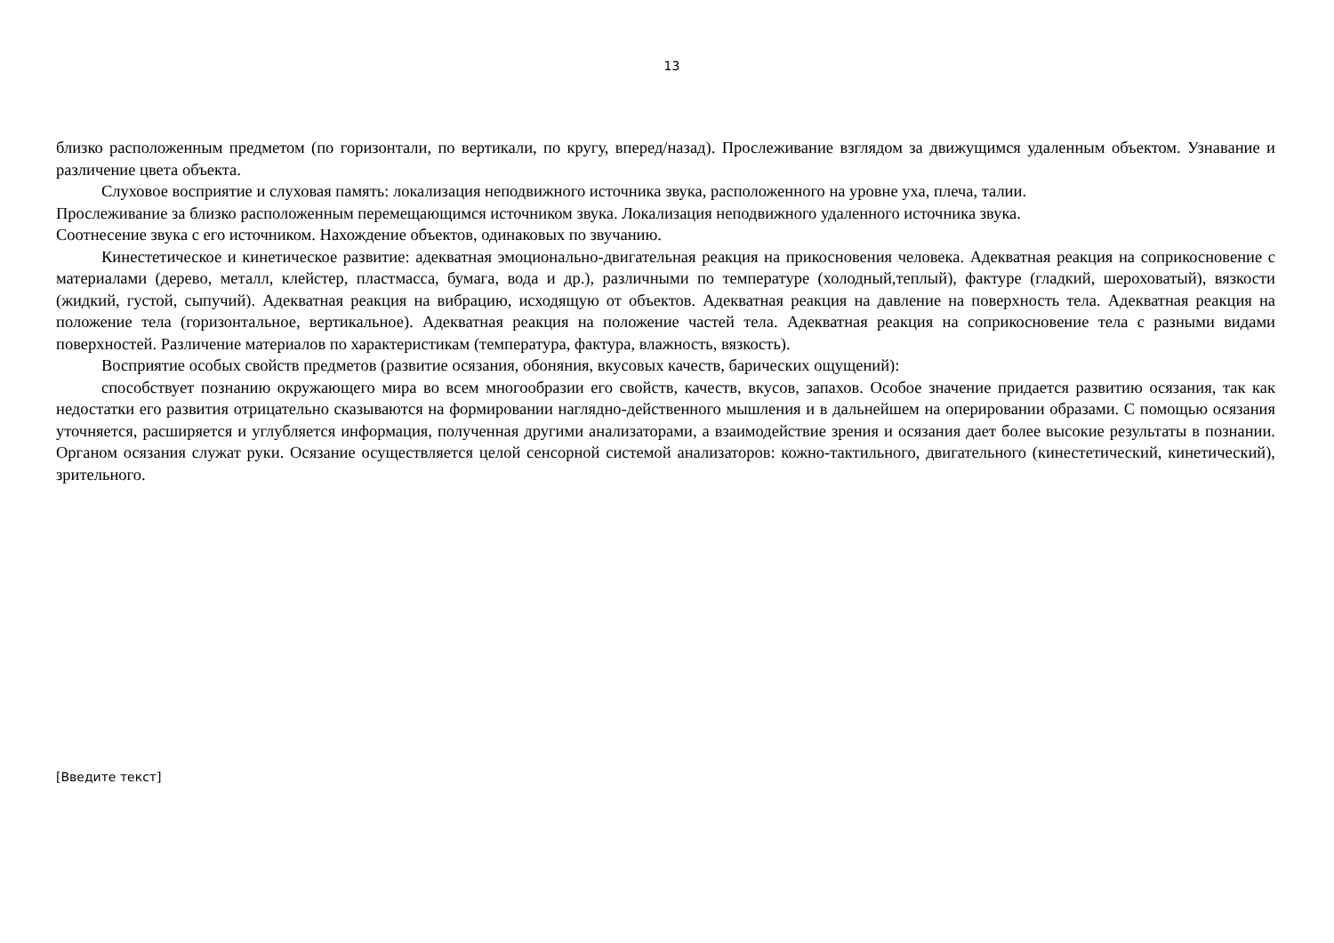13
близко расположенным предметом (по горизонтали, по вертикали, по кругу, вперед/назад). Прослеживание взглядом за движущимся удаленным объектом. Узнавание и различение цвета объекта.
Слуховое восприятие и слуховая память: локализация неподвижного источника звука, расположенного на уровне уха, плеча, талии.
Прослеживание за близко расположенным перемещающимся источником звука. Локализация неподвижного удаленного источника звука.
Соотнесение звука с его источником. Нахождение объектов, одинаковых по звучанию.
Кинестетическое и кинетическое развитие: адекватная эмоционально-двигательная реакция на прикосновения человека. Адекватная реакция на соприкосновение с материалами (дерево, металл, клейстер, пластмасса, бумага, вода и др.), различными по температуре (холодный,теплый), фактуре (гладкий, шероховатый), вязкости (жидкий, густой, сыпучий). Адекватная реакция на вибрацию, исходящую от объектов. Адекватная реакция на давление на поверхность тела. Адекватная реакция на положение тела (горизонтальное, вертикальное). Адекватная реакция на положение частей тела. Адекватная реакция на соприкосновение тела с разными видами поверхностей. Различение материалов по характеристикам (температура, фактура, влажность, вязкость).
Восприятие особых свойств предметов (развитие осязания, обоняния, вкусовых качеств, барических ощущений):
способствует познанию окружающего мира во всем многообразии его свойств, качеств, вкусов, запахов. Особое значение придается развитию осязания, так как недостатки его развития отрицательно сказываются на формировании наглядно-действенного мышления и в дальнейшем на оперировании образами. С помощью осязания уточняется, расширяется и углубляется информация, полученная другими анализаторами, а взаимодействие зрения и осязания дает более высокие результаты в познании. Органом осязания служат руки. Осязание осуществляется целой сенсорной системой анализаторов: кожно-тактильного, двигательного (кинестетический, кинетический), зрительного.
[Введите текст]